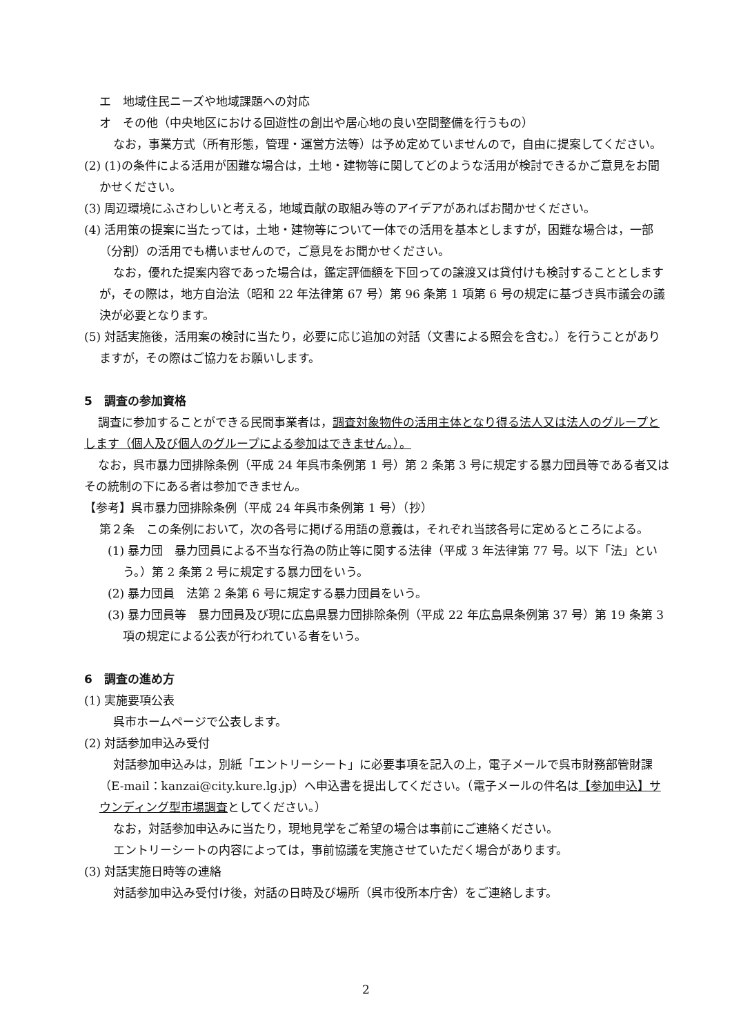エ　地域住民ニーズや地域課題への対応
オ　その他（中央地区における回遊性の創出や居心地の良い空間整備を行うもの）
なお，事業方式（所有形態，管理・運営方法等）は予め定めていませんので，自由に提案してください。
(2) (1)の条件による活用が困難な場合は，土地・建物等に関してどのような活用が検討できるかご意見をお聞かせください。
(3) 周辺環境にふさわしいと考える，地域貢献の取組み等のアイデアがあればお聞かせください。
(4) 活用策の提案に当たっては，土地・建物等について一体での活用を基本としますが，困難な場合は，一部（分割）の活用でも構いませんので，ご意見をお聞かせください。
なお，優れた提案内容であった場合は，鑑定評価額を下回っての譲渡又は貸付けも検討することとしますが，その際は，地方自治法（昭和 22 年法律第 67 号）第 96 条第 1 項第 6 号の規定に基づき呉市議会の議決が必要となります。
(5) 対話実施後，活用案の検討に当たり，必要に応じ追加の対話（文書による照会を含む。）を行うことがありますが，その際はご協力をお願いします。
5　調査の参加資格
調査に参加することができる民間事業者は，調査対象物件の活用主体となり得る法人又は法人のグループとします（個人及び個人のグループによる参加はできません。）。
なお，呉市暴力団排除条例（平成 24 年呉市条例第 1 号）第 2 条第 3 号に規定する暴力団員等である者又はその統制の下にある者は参加できません。
【参考】呉市暴力団排除条例（平成 24 年呉市条例第 1 号）（抄）
第２条　この条例において，次の各号に掲げる用語の意義は，それぞれ当該各号に定めるところによる。
(1) 暴力団　暴力団員による不当な行為の防止等に関する法律（平成 3 年法律第 77 号。以下「法」という。）第 2 条第 2 号に規定する暴力団をいう。
(2) 暴力団員　法第 2 条第 6 号に規定する暴力団員をいう。
(3) 暴力団員等　暴力団員及び現に広島県暴力団排除条例（平成 22 年広島県条例第 37 号）第 19 条第 3 項の規定による公表が行われている者をいう。
6　調査の進め方
(1) 実施要項公表
呉市ホームページで公表します。
(2) 対話参加申込み受付
対話参加申込みは，別紙「エントリーシート」に必要事項を記入の上，電子メールで呉市財務部管財課（E-mail：kanzai@city.kure.lg.jp）へ申込書を提出してください。（電子メールの件名は【参加申込】サウンディング型市場調査としてください。）
なお，対話参加申込みに当たり，現地見学をご希望の場合は事前にご連絡ください。
エントリーシートの内容によっては，事前協議を実施させていただく場合があります。
(3) 対話実施日時等の連絡
対話参加申込み受付け後，対話の日時及び場所（呉市役所本庁舎）をご連絡します。
2